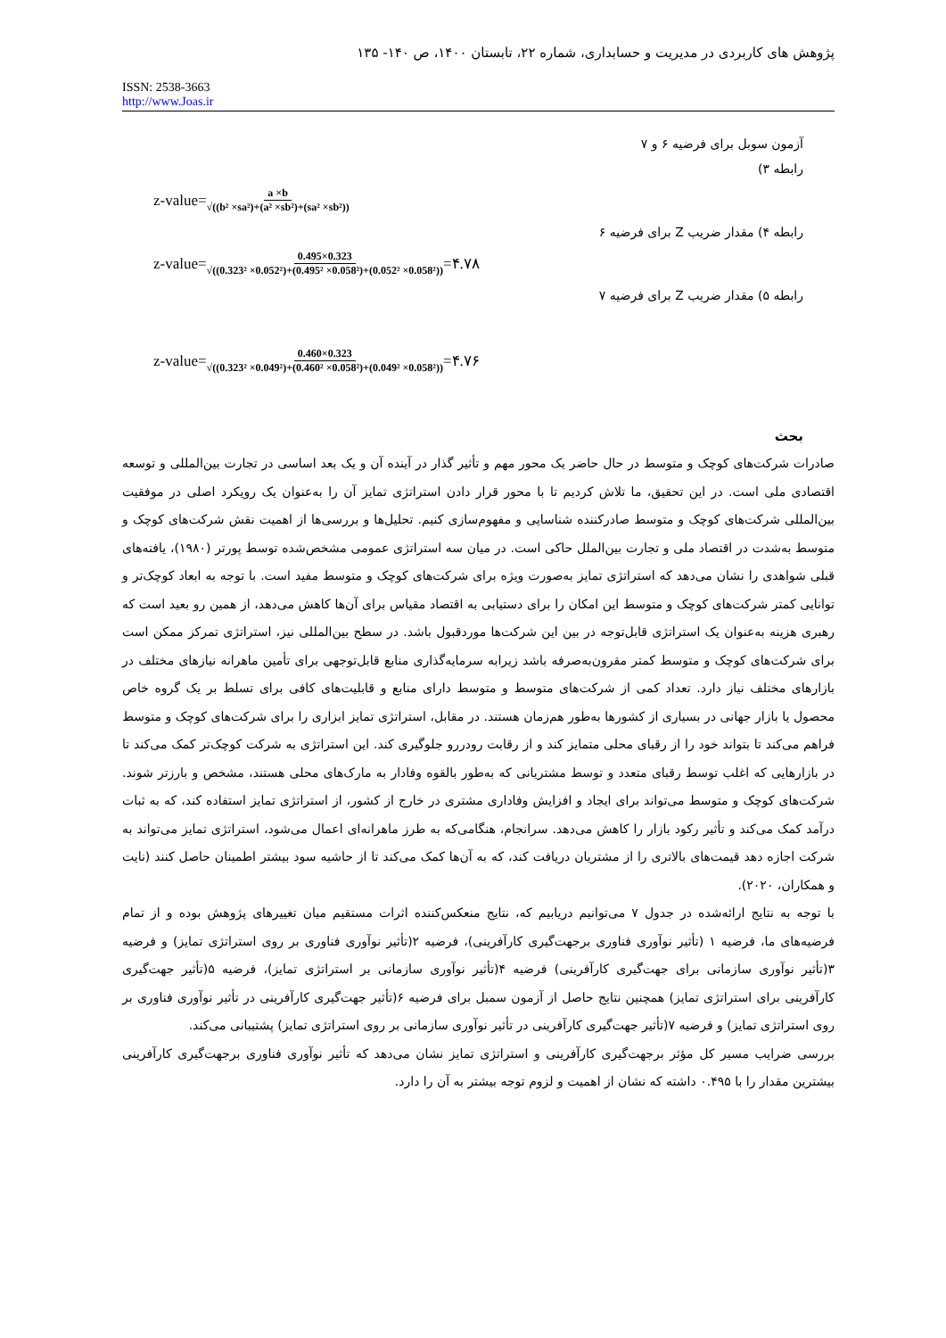پژوهش های کاربردی در مدیریت و حسابداری، شماره ۲۲، تابستان ۱۴۰۰، ص ۱۴۰- ۱۳۵
ISSN: 2538-3663
http://www.Joas.ir
آزمون سوبل برای فرضیه ۶ و ۷
رابطه ۳)
z-value= a ×b √((b² ×sa²)+(a² ×sb²)+(sa² ×sb²))
رابطه ۴) مقدار ضریب Z برای فرضیه ۶
z-value= 0.495×0.323 √((0.323² ×0.052²)+(0.495² ×0.058²)+(0.052² ×0.058²)) =۴.۷۸
رابطه ۵) مقدار ضریب Z برای فرضیه ۷
z-value= 0.460×0.323 √((0.323² ×0.049²)+(0.460² ×0.058²)+(0.049² ×0.058²)) =۴.۷۶
بحث
صادرات شرکت‌های کوچک و متوسط در حال حاضر یک محور مهم و تأثیر گذار در آینده آن و یک بعد اساسی در تجارت بین‌المللی و توسعه اقتصادی ملی است. در این تحقیق، ما تلاش کردیم تا با محور قرار دادن استراتژی تمایز آن را به‌عنوان یک رویکرد اصلی در موفقیت بین‌المللی شرکت‌های کوچک و متوسط صادرکننده شناسایی و مفهوم‌سازی کنیم. تحلیل‌ها و بررسی‌ها از اهمیت نقش شرکت‌های کوچک و متوسط به‌شدت در اقتصاد ملی و تجارت بین‌الملل حاکی است. در میان سه استراتژی عمومی مشخص‌شده توسط پورتر (۱۹۸۰)، یافته‌های قبلی شواهدی را نشان می‌دهد که استراتژی تمایز به‌صورت ویژه برای شرکت‌های کوچک و متوسط مفید است. با توجه به ابعاد کوچک‌تر و توانایی کمتر شرکت‌های کوچک و متوسط این امکان را برای دستیابی به اقتصاد مقیاس برای آن‌ها کاهش می‌دهد، از همین رو بعید است که رهبری هزینه به‌عنوان یک استراتژی قابل‌توجه در بین این شرکت‌ها موردقبول باشد. در سطح بین‌المللی نیز، استراتژی تمرکز ممکن است برای شرکت‌های کوچک و متوسط کمتر مقرون‌به‌صرفه باشد زیرابه سرمایه‌گذاری منابع قابل‌توجهی برای تأمین ماهرانه نیازهای مختلف در بازارهای مختلف نیاز دارد. تعداد کمی از شرکت‌های متوسط و متوسط دارای منابع و قابلیت‌های کافی برای تسلط بر یک گروه خاص محصول یا بازار جهانی در بسیاری از کشورها به‌طور هم‌زمان هستند. در مقابل، استراتژی تمایز ابزاری را برای شرکت‌های کوچک و متوسط فراهم می‌کند تا بتواند خود را از رقبای محلی متمایز کند و از رقابت رودررو جلوگیری کند. این استراتژی به شرکت کوچک‌تر کمک می‌کند تا در بازارهایی که اغلب توسط رقبای متعدد و توسط مشتریانی که به‌طور بالقوه وفادار به مارک‌های محلی هستند، مشخص و بارزتر شوند. شرکت‌های کوچک و متوسط می‌تواند برای ایجاد و افزایش وفاداری مشتری در خارج از کشور، از استراتژی تمایز استفاده کند، که به ثبات درآمد کمک می‌کند و تأثیر رکود بازار را کاهش می‌دهد. سرانجام، هنگامی‌که به طرز ماهرانه‌ای اعمال می‌شود، استراتژی تمایز می‌تواند به شرکت اجازه دهد قیمت‌های بالاتری را از مشتریان دریافت کند، که به آن‌ها کمک می‌کند تا از حاشیه سود بیشتر اطمینان حاصل کنند (نایت و همکاران، ۲۰۲۰).
با توجه به نتایج ارائه‌شده در جدول ۷ می‌توانیم دریابیم که، نتایج منعکس‌کننده اثرات مستقیم میان تغییرهای پژوهش بوده و از تمام فرضیه‌های ما، فرضیه ۱ (تأثیر نوآوری فناوری برجهت‌گیری کارآفرینی)، فرضیه ۲(تأثیر نوآوری فناوری بر روی استراتژی تمایز) و فرضیه ۳(تأثیر نوآوری سازمانی برای جهت‌گیری کارآفرینی) فرضیه ۴(تأثیر نوآوری سازمانی بر استراتژی تمایز)، فرضیه ۵(تأثیر جهت‌گیری کارآفرینی برای استراتژی تمایز) همچنین نتایج حاصل از آزمون سمبل برای فرضیه ۶(تأثیر جهت‌گیری کارآفرینی در تأثیر نوآوری فناوری بر روی استراتژی تمایز) و فرضیه ۷(تأثیر جهت‌گیری کارآفرینی در تأثیر نوآوری سازمانی بر روی استراتژی تمایز) پشتیبانی می‌کند.
بررسی ضرایب مسیر کل مؤثر برجهت‌گیری کارآفرینی و استراتژی تمایز نشان می‌دهد که تأثیر نوآوری فناوری برجهت‌گیری کارآفرینی بیشترین مقدار را با ۰.۴۹۵ داشته که نشان از اهمیت و لزوم توجه بیشتر به آن را دارد.